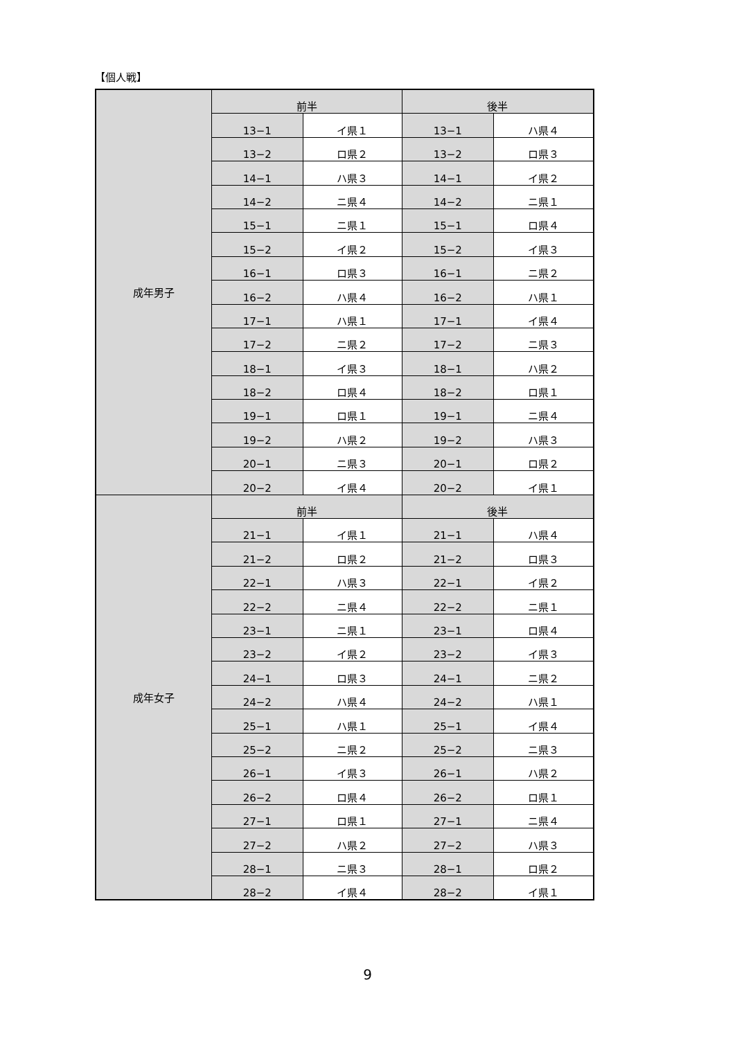【個人戦】
| 成年男子 | 前半 | | 後半 | |
| | 13−1 | イ県１ | 13−1 | ハ県４ |
| | 13−2 | ロ県２ | 13−2 | ロ県３ |
| | 14−1 | ハ県３ | 14−1 | イ県２ |
| | 14−2 | ニ県４ | 14−2 | ニ県１ |
| | 15−1 | ニ県１ | 15−1 | ロ県４ |
| | 15−2 | イ県２ | 15−2 | イ県３ |
| | 16−1 | ロ県３ | 16−1 | ニ県２ |
| | 16−2 | ハ県４ | 16−2 | ハ県１ |
| | 17−1 | ハ県１ | 17−1 | イ県４ |
| | 17−2 | ニ県２ | 17−2 | ニ県３ |
| | 18−1 | イ県３ | 18−1 | ハ県２ |
| | 18−2 | ロ県４ | 18−2 | ロ県１ |
| | 19−1 | ロ県１ | 19−1 | ニ県４ |
| | 19−2 | ハ県２ | 19−2 | ハ県３ |
| | 20−1 | ニ県３ | 20−1 | ロ県２ |
| | 20−2 | イ県４ | 20−2 | イ県１ |
| 成年女子 | 前半 | | 後半 | |
| | 21−1 | イ県１ | 21−1 | ハ県４ |
| | 21−2 | ロ県２ | 21−2 | ロ県３ |
| | 22−1 | ハ県３ | 22−1 | イ県２ |
| | 22−2 | ニ県４ | 22−2 | ニ県１ |
| | 23−1 | ニ県１ | 23−1 | ロ県４ |
| | 23−2 | イ県２ | 23−2 | イ県３ |
| | 24−1 | ロ県３ | 24−1 | ニ県２ |
| | 24−2 | ハ県４ | 24−2 | ハ県１ |
| | 25−1 | ハ県１ | 25−1 | イ県４ |
| | 25−2 | ニ県２ | 25−2 | ニ県３ |
| | 26−1 | イ県３ | 26−1 | ハ県２ |
| | 26−2 | ロ県４ | 26−2 | ロ県１ |
| | 27−1 | ロ県１ | 27−1 | ニ県４ |
| | 27−2 | ハ県２ | 27−2 | ハ県３ |
| | 28−1 | ニ県３ | 28−1 | ロ県２ |
| | 28−2 | イ県４ | 28−2 | イ県１ |
9